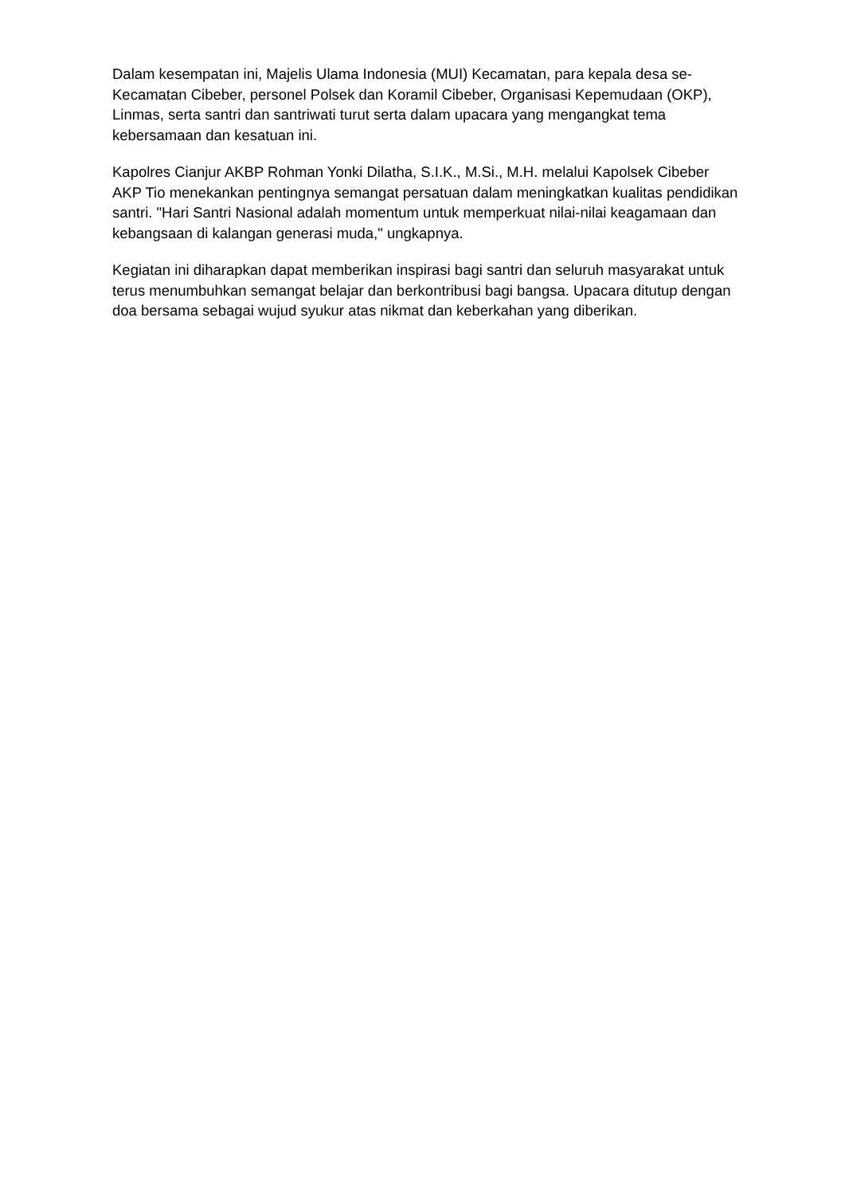Dalam kesempatan ini, Majelis Ulama Indonesia (MUI) Kecamatan, para kepala desa se-Kecamatan Cibeber, personel Polsek dan Koramil Cibeber, Organisasi Kepemudaan (OKP), Linmas, serta santri dan santriwati turut serta dalam upacara yang mengangkat tema kebersamaan dan kesatuan ini.
Kapolres Cianjur AKBP Rohman Yonki Dilatha, S.I.K., M.Si., M.H. melalui Kapolsek Cibeber AKP Tio menekankan pentingnya semangat persatuan dalam meningkatkan kualitas pendidikan santri. "Hari Santri Nasional adalah momentum untuk memperkuat nilai-nilai keagamaan dan kebangsaan di kalangan generasi muda," ungkapnya.
Kegiatan ini diharapkan dapat memberikan inspirasi bagi santri dan seluruh masyarakat untuk terus menumbuhkan semangat belajar dan berkontribusi bagi bangsa. Upacara ditutup dengan doa bersama sebagai wujud syukur atas nikmat dan keberkahan yang diberikan.